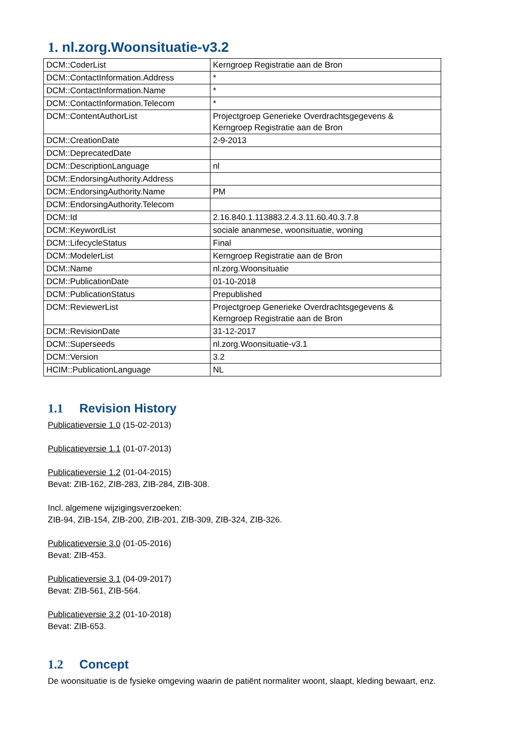1. nl.zorg.Woonsituatie-v3.2
| DCM::CoderList | Kerngroep Registratie aan de Bron |
| DCM::ContactInformation.Address | * |
| DCM::ContactInformation.Name | * |
| DCM::ContactInformation.Telecom | * |
| DCM::ContentAuthorList | Projectgroep Generieke Overdrachtsgegevens & Kerngroep Registratie aan de Bron |
| DCM::CreationDate | 2-9-2013 |
| DCM::DeprecatedDate | |
| DCM::DescriptionLanguage | nl |
| DCM::EndorsingAuthority.Address | |
| DCM::EndorsingAuthority.Name | PM |
| DCM::EndorsingAuthority.Telecom | |
| DCM::Id | 2.16.840.1.113883.2.4.3.11.60.40.3.7.8 |
| DCM::KeywordList | sociale ananmese, woonsituatie, woning |
| DCM::LifecycleStatus | Final |
| DCM::ModelerList | Kerngroep Registratie aan de Bron |
| DCM::Name | nl.zorg.Woonsituatie |
| DCM::PublicationDate | 01-10-2018 |
| DCM::PublicationStatus | Prepublished |
| DCM::ReviewerList | Projectgroep Generieke Overdrachtsgegevens & Kerngroep Registratie aan de Bron |
| DCM::RevisionDate | 31-12-2017 |
| DCM::Superseeds | nl.zorg.Woonsituatie-v3.1 |
| DCM::Version | 3.2 |
| HCIM::PublicationLanguage | NL |
1.1 Revision History
Publicatieversie 1.0 (15-02-2013)
Publicatieversie 1.1 (01-07-2013)
Publicatieversie 1.2 (01-04-2015)
Bevat: ZIB-162, ZIB-283, ZIB-284, ZIB-308.
Incl. algemene wijzigingsverzoeken:
ZIB-94, ZIB-154, ZIB-200, ZIB-201, ZIB-309, ZIB-324, ZIB-326.
Publicatieversie 3.0 (01-05-2016)
Bevat: ZIB-453.
Publicatieversie 3.1 (04-09-2017)
Bevat: ZIB-561, ZIB-564.
Publicatieversie 3.2 (01-10-2018)
Bevat: ZIB-653.
1.2 Concept
De woonsituatie is de fysieke omgeving waarin de patiënt normaliter woont, slaapt, kleding bewaart, enz.